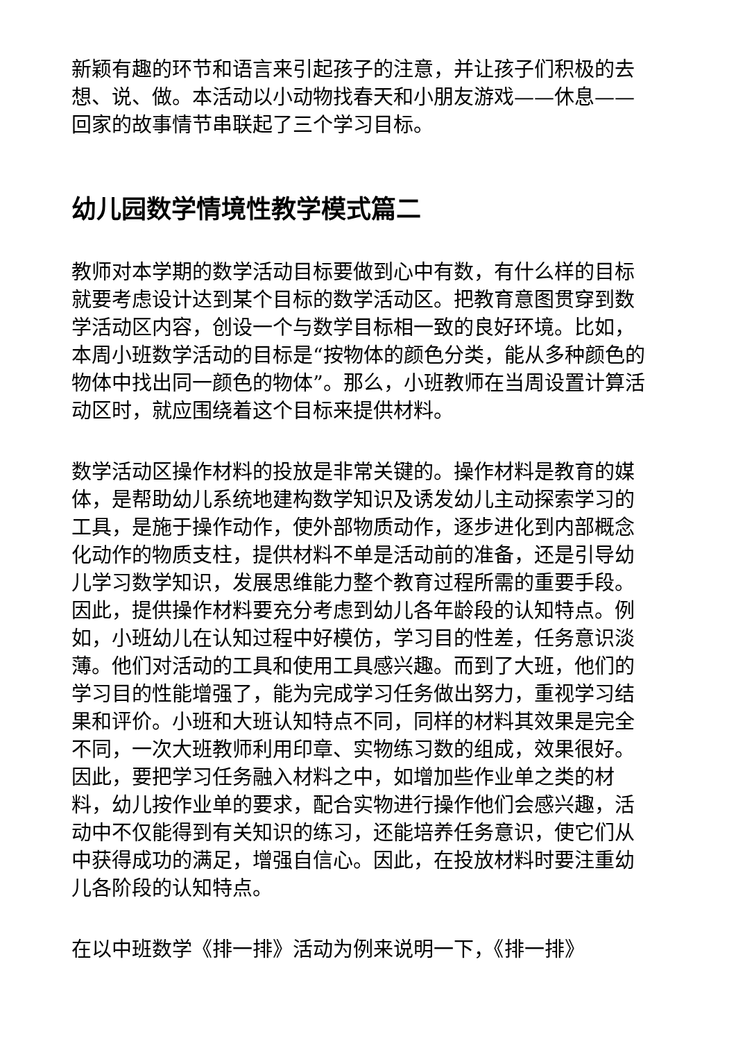新颖有趣的环节和语言来引起孩子的注意，并让孩子们积极的去想、说、做。本活动以小动物找春天和小朋友游戏——休息——回家的故事情节串联起了三个学习目标。
幼儿园数学情境性教学模式篇二
教师对本学期的数学活动目标要做到心中有数，有什么样的目标就要考虑设计达到某个目标的数学活动区。把教育意图贯穿到数学活动区内容，创设一个与数学目标相一致的良好环境。比如，本周小班数学活动的目标是“按物体的颜色分类，能从多种颜色的物体中找出同一颜色的物体”。那么，小班教师在当周设置计算活动区时，就应围绕着这个目标来提供材料。
数学活动区操作材料的投放是非常关键的。操作材料是教育的媒体，是帮助幼儿系统地建构数学知识及诱发幼儿主动探索学习的工具，是施于操作动作，使外部物质动作，逐步进化到内部概念化动作的物质支柱，提供材料不单是活动前的准备，还是引导幼儿学习数学知识，发展思维能力整个教育过程所需的重要手段。因此，提供操作材料要充分考虑到幼儿各年龄段的认知特点。例如，小班幼儿在认知过程中好模仿，学习目的性差，任务意识淡薄。他们对活动的工具和使用工具感兴趣。而到了大班，他们的学习目的性能增强了，能为完成学习任务做出努力，重视学习结果和评价。小班和大班认知特点不同，同样的材料其效果是完全不同，一次大班教师利用印章、实物练习数的组成，效果很好。因此，要把学习任务融入材料之中，如增加些作业单之类的材料，幼儿按作业单的要求，配合实物进行操作他们会感兴趣，活动中不仅能得到有关知识的练习，还能培养任务意识，使它们从中获得成功的满足，增强自信心。因此，在投放材料时要注重幼儿各阶段的认知特点。
在以中班数学《排一排》活动为例来说明一下，《排一排》